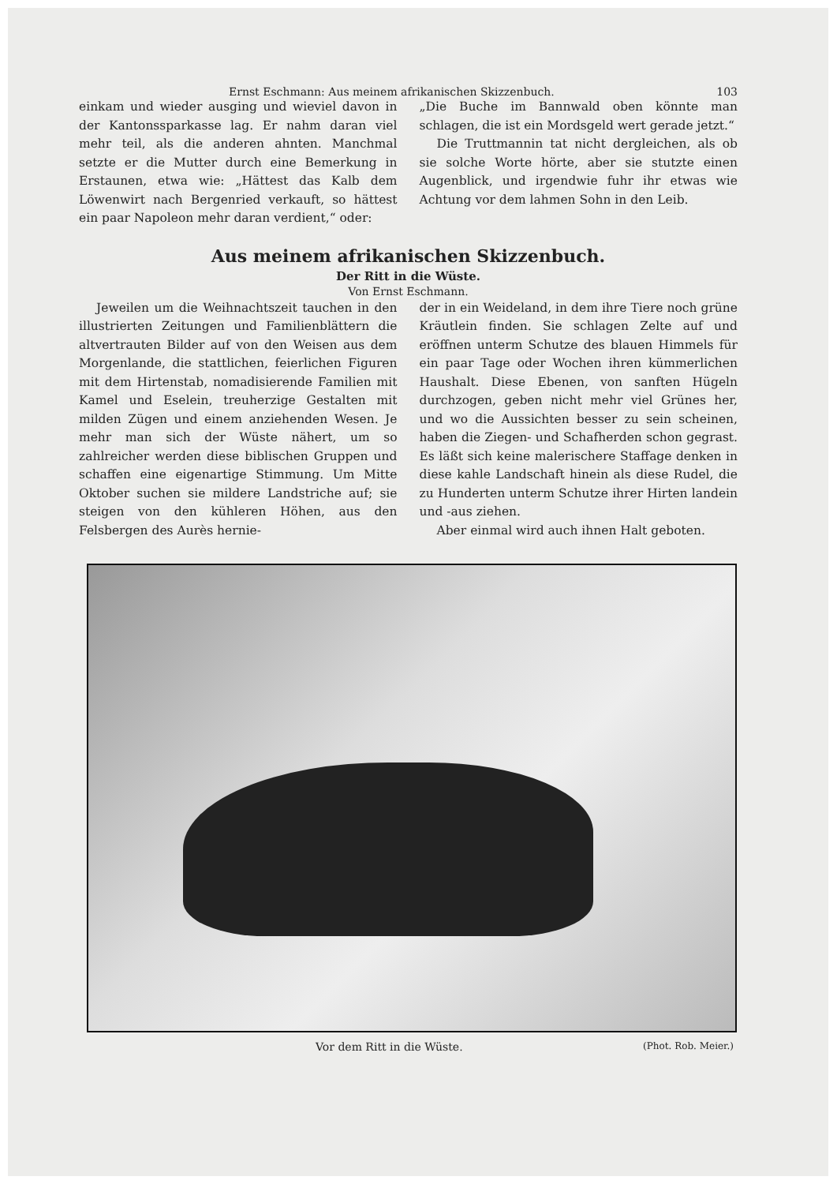Ernst Eschmann: Aus meinem afrikanischen Skizzenbuch. 103
einkam und wieder ausging und wieviel davon in der Kantonssparkasse lag. Er nahm daran viel mehr teil, als die anderen ahnten. Manchmal setzte er die Mutter durch eine Bemerkung in Erstaunen, etwa wie: „Hättest das Kalb dem Löwenwirt nach Bergenried verkauft, so hättest ein paar Napoleon mehr daran verdient,“ oder:
„Die Buche im Bannwald oben könnte man schlagen, die ist ein Mordsgeld wert gerade jetzt.“
Die Truttmannin tat nicht dergleichen, als ob sie solche Worte hörte, aber sie stutzte einen Augenblick, und irgendwie fuhr ihr etwas wie Achtung vor dem lahmen Sohn in den Leib.
Aus meinem afrikanischen Skizzenbuch.
Der Ritt in die Wüste.
Von Ernst Eschmann.
Jeweilen um die Weihnachtszeit tauchen in den illustrierten Zeitungen und Familienblättern die altvertrauten Bilder auf von den Weisen aus dem Morgenlande, die stattlichen, feierlichen Figuren mit dem Hirtenstab, nomadisierende Familien mit Kamel und Eselein, treuherzige Gestalten mit milden Zügen und einem anziehenden Wesen. Je mehr man sich der Wüste nähert, um so zahlreicher werden diese biblischen Gruppen und schaffen eine eigenartige Stimmung. Um Mitte Oktober suchen sie mildere Landstriche auf; sie steigen von den kühleren Höhen, aus den Felsbergen des Aurès hernie-
der in ein Weideland, in dem ihre Tiere noch grüne Kräutlein finden. Sie schlagen Zelte auf und eröffnen unterm Schutze des blauen Himmels für ein paar Tage oder Wochen ihren kümmerlichen Haushalt. Diese Ebenen, von sanften Hügeln durchzogen, geben nicht mehr viel Grünes her, und wo die Aussichten besser zu sein scheinen, haben die Ziegen- und Schafherden schon gegrast. Es läßt sich keine malerischere Staffage denken in diese kahle Landschaft hinein als diese Rudel, die zu Hunderten unterm Schutze ihrer Hirten landein und -aus ziehen.
Aber einmal wird auch ihnen Halt geboten.
Vor dem Ritt in die Wüste. (Phot. Rob. Meier.)